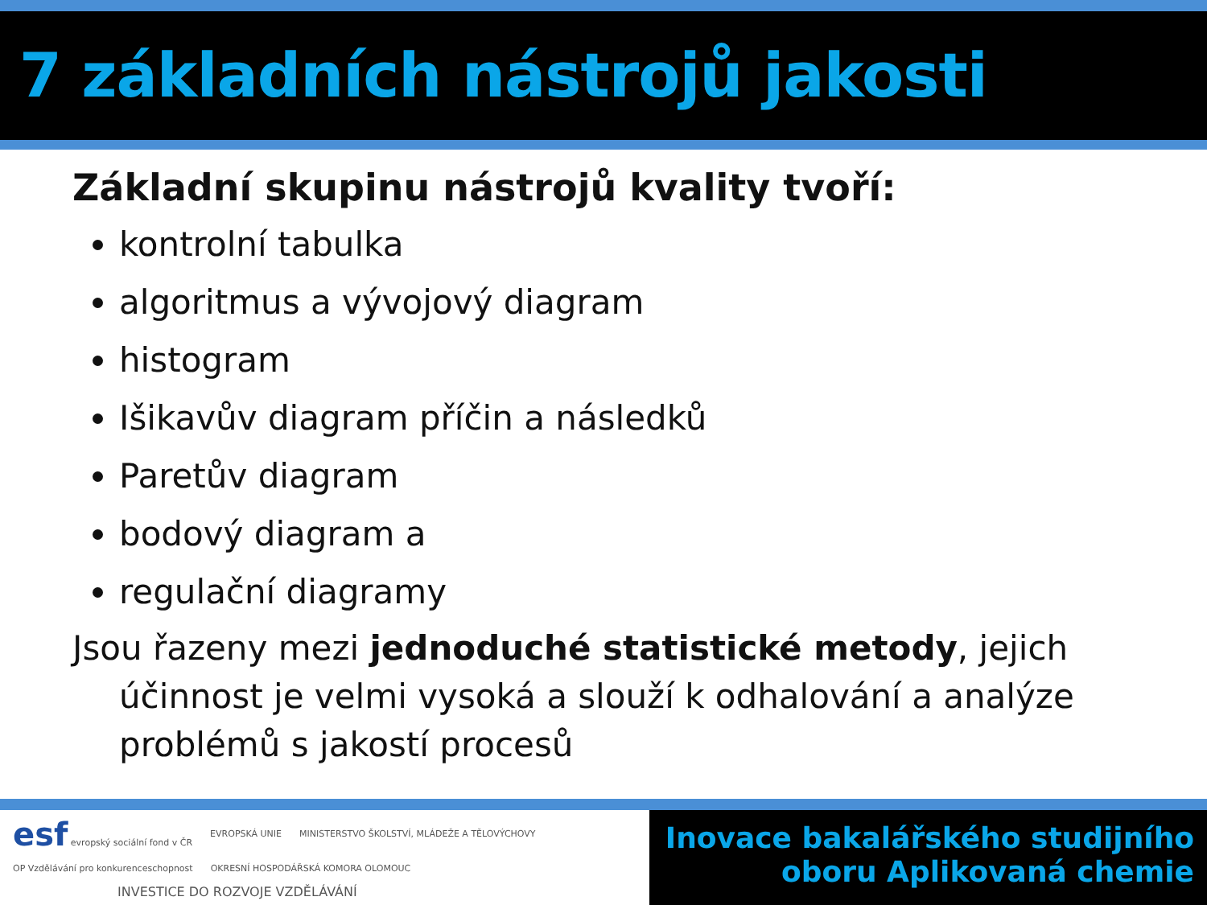7 základních nástrojů jakosti
Základní skupinu nástrojů kvality tvoří:
kontrolní tabulka
algoritmus a vývojový diagram
histogram
Išikavův diagram příčin a následků
Paretův diagram
bodový diagram a
regulační diagramy
Jsou řazeny mezi jednoduché statistické metody, jejich účinnost je velmi vysoká a slouží k odhalování a analýze problémů s jakostí procesů
esf evropský sociální fond v ČR EVROPSKÁ UNIE MINISTERSTVO ŠKOLSTVÍ, MLÁDEŽE A TĚLOVÝCHOVY OP Vzdělávání pro konkurenceschopnost OKRESNÍ HOSPODÁŘSKÁ KOMORA OLOMOUC
INVESTICE DO ROZVOJE VZDĚLÁVÁNÍ
Inovace bakalářského studijního
oboru Aplikovaná chemie